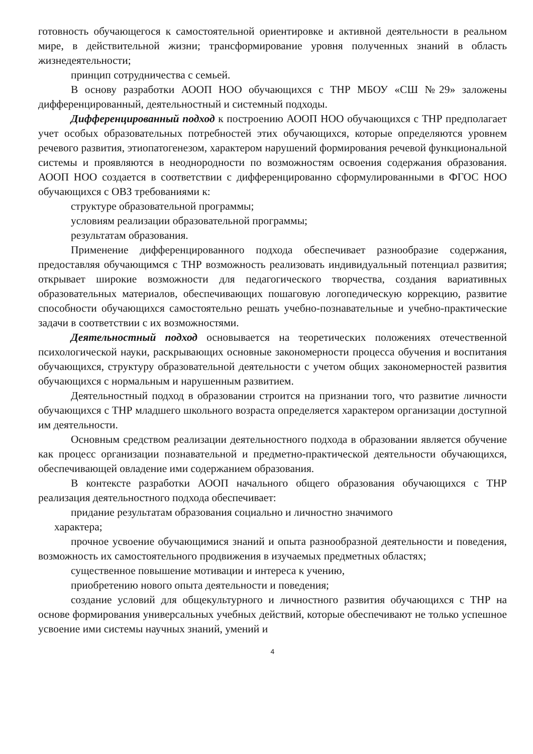готовность обучающегося к самостоятельной ориентировке и активной деятельности в реальном мире, в действительной жизни; трансформирование уровня полученных знаний в область жизнедеятельности;
принцип сотрудничества с семьей.
В основу разработки АООП НОО обучающихся с ТНР МБОУ «СШ №29» заложены дифференцированный, деятельностный и системный подходы.
Дифференцированный подход к построению АООП НОО обучающихся с ТНР предполагает учет особых образовательных потребностей этих обучающихся, которые определяются уровнем речевого развития, этиопатогенезом, характером нарушений формирования речевой функциональной системы и проявляются в неоднородности по возможностям освоения содержания образования. АООП НОО создается в соответствии с дифференцированно сформулированными в ФГОС НОО обучающихся с ОВЗ требованиями к:
структуре образовательной программы;
условиям реализации образовательной программы;
результатам образования.
Применение дифференцированного подхода обеспечивает разнообразие содержания, предоставляя обучающимся с ТНР возможность реализовать индивидуальный потенциал развития; открывает широкие возможности для педагогического творчества, создания вариативных образовательных материалов, обеспечивающих пошаговую логопедическую коррекцию, развитие способности обучающихся самостоятельно решать учебно-познавательные и учебно-практические задачи в соответствии с их возможностями.
Деятельностный подход основывается на теоретических положениях отечественной психологической науки, раскрывающих основные закономерности процесса обучения и воспитания обучающихся, структуру образовательной деятельности с учетом общих закономерностей развития обучающихся с нормальным и нарушенным развитием.
Деятельностный подход в образовании строится на признании того, что развитие личности обучающихся с ТНР младшего школьного возраста определяется характером организации доступной им деятельности.
Основным средством реализации деятельностного подхода в образовании является обучение как процесс организации познавательной и предметно-практической деятельности обучающихся, обеспечивающей овладение ими содержанием образования.
В контексте разработки АООП начального общего образования обучающихся с ТНР реализация деятельностного подхода обеспечивает:
придание результатам образования социально и личностно значимого
характера;
прочное усвоение обучающимися знаний и опыта разнообразной деятельности и поведения, возможность их самостоятельного продвижения в изучаемых предметных областях;
существенное повышение мотивации и интереса к учению,
приобретению нового опыта деятельности и поведения;
создание условий для общекультурного и личностного развития обучающихся с ТНР на основе формирования универсальных учебных действий, которые обеспечивают не только успешное усвоение ими системы научных знаний, умений и
4